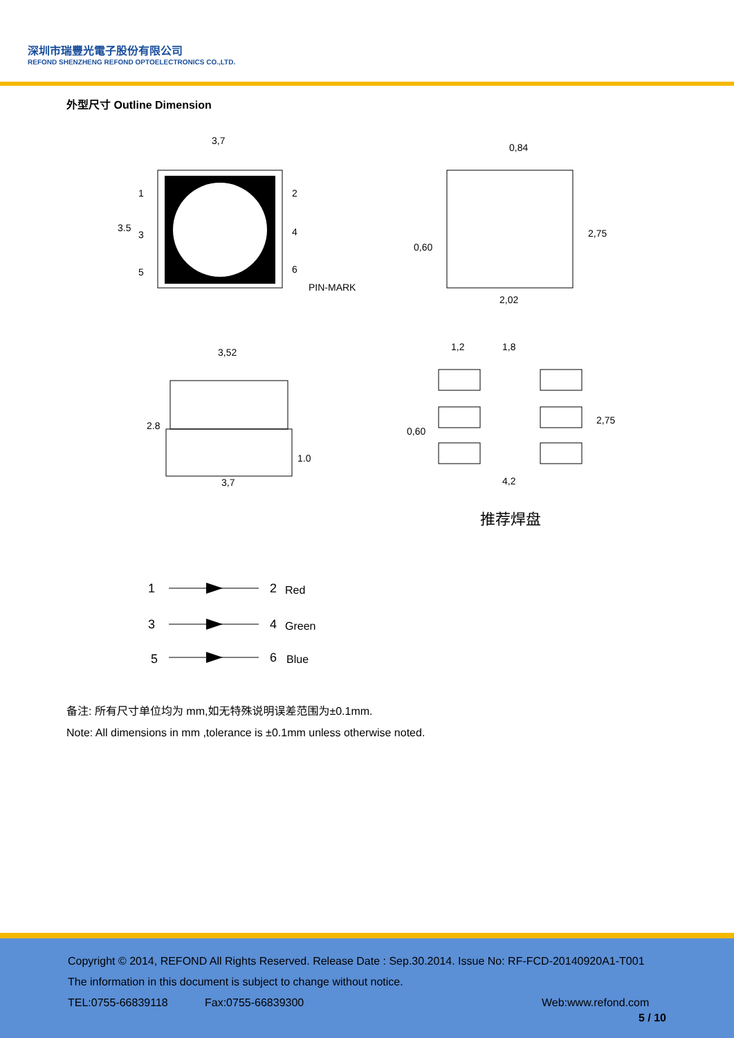深圳市瑞豐光電子股份有限公司
REFOND SHENZHENG REFOND OPTOELECTRONICS CO.,LTD.
外型尺寸 Outline Dimension
3,7
1
3
5
2
4
6
3.5
PIN-MARK
0,84
2,75
0,60
2,02
3,52
2.8
3,7
1.0
1,2
1,8
2,75
0,60
4,2
推荐焊盘
1
2
Red
3
4
Green
5
6
Blue
备注: 所有尺寸单位均为 mm,如无特殊说明误差范围为±0.1mm.
Note: All dimensions in mm ,tolerance is ±0.1mm unless otherwise noted.
Copyright © 2014, REFOND All Rights Reserved. Release Date : Sep.30.2014. Issue No: RF-FCD-20140920A1-T001
The information in this document is subject to change without notice.
TEL:0755-66839118 Fax:0755-66839300 Web:www.refond.com
5 / 10